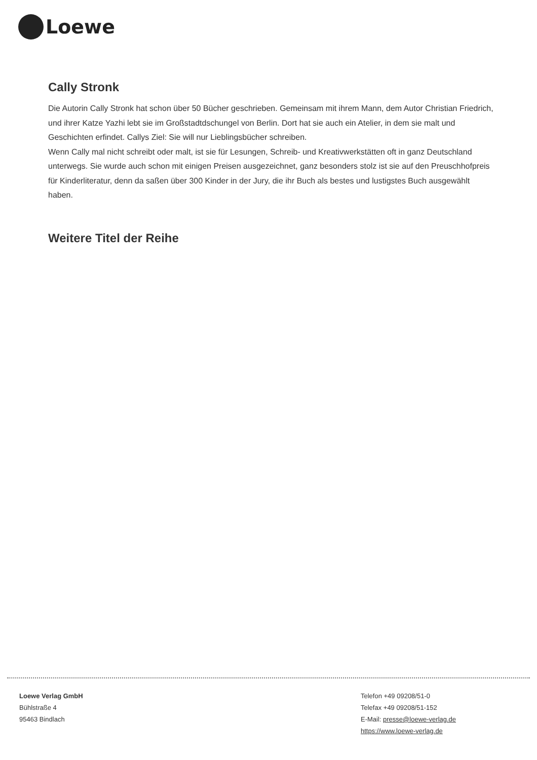Loewe
Cally Stronk
Die Autorin Cally Stronk hat schon über 50 Bücher geschrieben. Gemeinsam mit ihrem Mann, dem Autor Christian Friedrich, und ihrer Katze Yazhi lebt sie im Großstadtdschungel von Berlin. Dort hat sie auch ein Atelier, in dem sie malt und Geschichten erfindet. Callys Ziel: Sie will nur Lieblingsbücher schreiben.
Wenn Cally mal nicht schreibt oder malt, ist sie für Lesungen, Schreib- und Kreativwerkstätten oft in ganz Deutschland unterwegs. Sie wurde auch schon mit einigen Preisen ausgezeichnet, ganz besonders stolz ist sie auf den Preuschhofpreis für Kinderliteratur, denn da saßen über 300 Kinder in der Jury, die ihr Buch als bestes und lustigstes Buch ausgewählt haben.
Weitere Titel der Reihe
Loewe Verlag GmbH
Bühlstraße 4
95463 Bindlach
Telefon +49 09208/51-0
Telefax +49 09208/51-152
E-Mail: presse@loewe-verlag.de
https://www.loewe-verlag.de